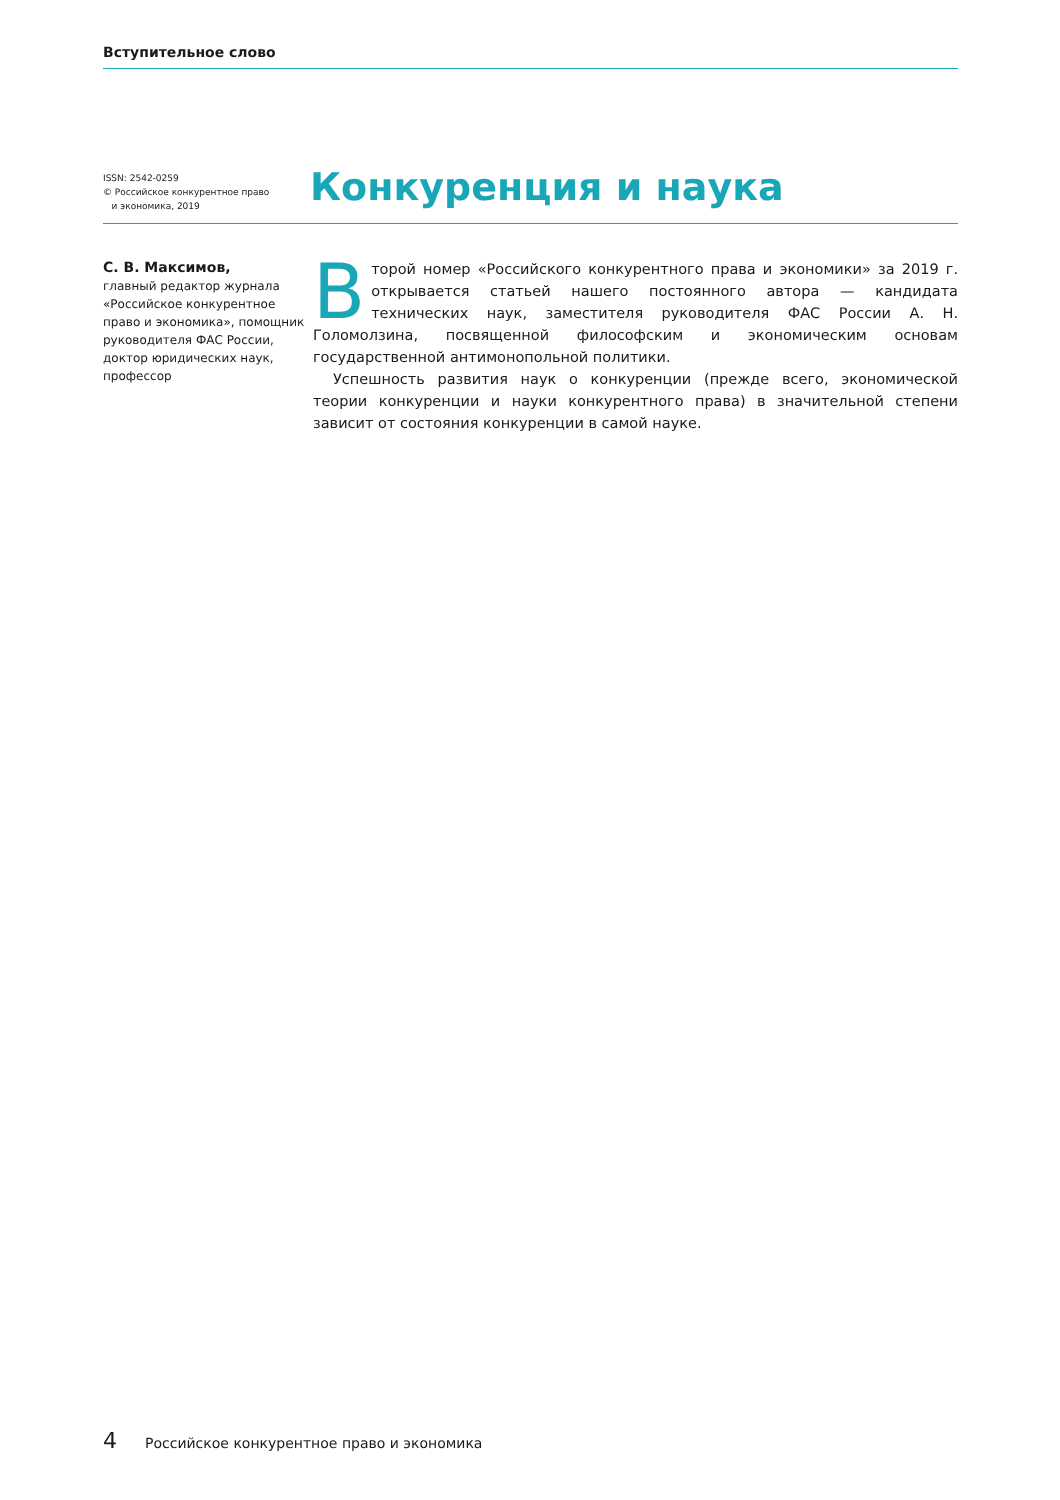Вступительное слово
ISSN: 2542-0259
© Российское конкурентное право
и экономика, 2019
Конкуренция и наука
С. В. Максимов,
главный редактор журнала «Российское конкурентное право и экономика», помощник руководителя ФАС России, доктор юридических наук, профессор
Второй номер «Российского конкурентного права и экономики» за 2019 г. открывается статьей нашего постоянного автора — кандидата технических наук, заместителя руководителя ФАС России А. Н. Голомолзина, посвященной философским и экономическим основам государственной антимонопольной политики.
Успешность развития наук о конкуренции (прежде всего, экономической теории конкуренции и науки конкурентного права) в значительной степени зависит от состояния конкуренции в самой науке.
4 Российское конкурентное право и экономика